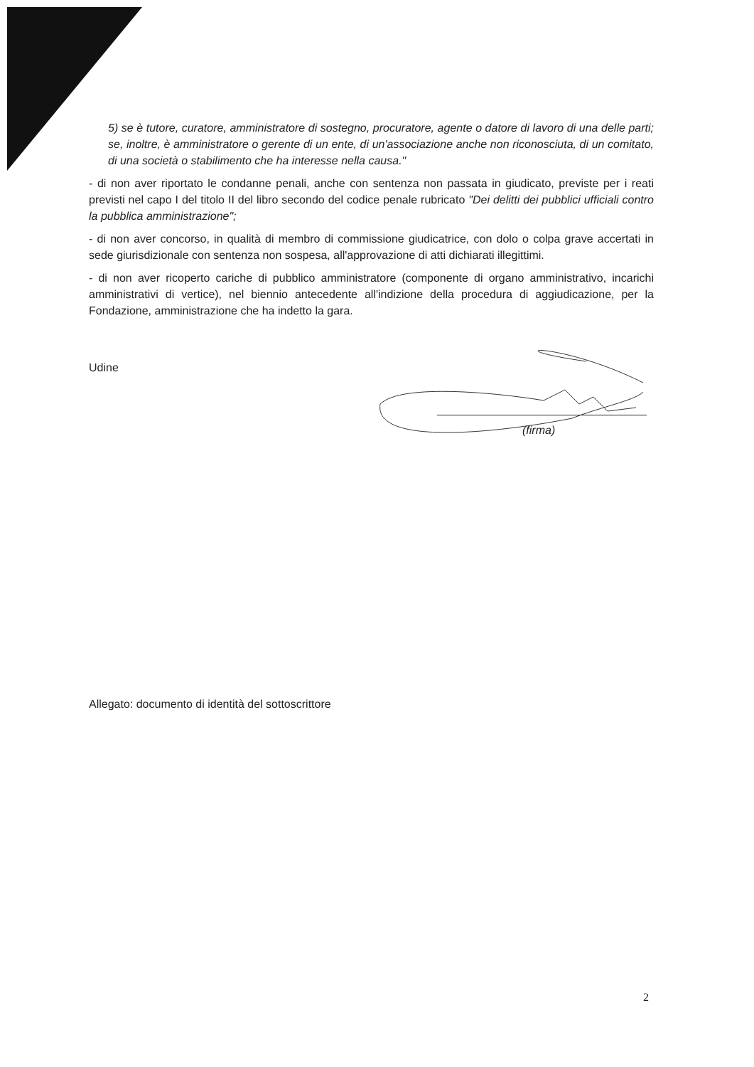5) se è tutore, curatore, amministratore di sostegno, procuratore, agente o datore di lavoro di una delle parti; se, inoltre, è amministratore o gerente di un ente, di un'associazione anche non riconosciuta, di un comitato, di una società o stabilimento che ha interesse nella causa."
- di non aver riportato le condanne penali, anche con sentenza non passata in giudicato, previste per i reati previsti nel capo I del titolo II del libro secondo del codice penale rubricato "Dei delitti dei pubblici ufficiali contro la pubblica amministrazione";
- di non aver concorso, in qualità di membro di commissione giudicatrice, con dolo o colpa grave accertati in sede giurisdizionale con sentenza non sospesa, all'approvazione di atti dichiarati illegittimi.
- di non aver ricoperto cariche di pubblico amministratore (componente di organo amministrativo, incarichi amministrativi di vertice), nel biennio antecedente all'indizione della procedura di aggiudicazione, per la Fondazione, amministrazione che ha indetto la gara.
Udine
(firma)
Allegato: documento di identità del sottoscrittore
2